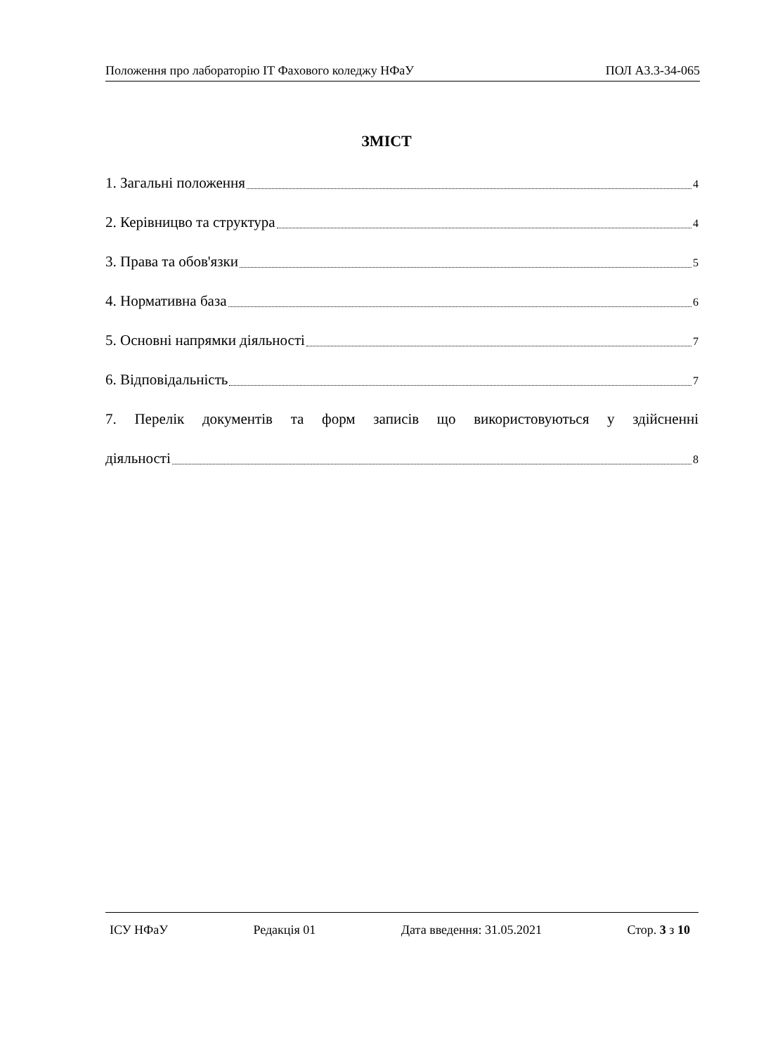Положення про лабораторію ІТ Фахового коледжу НФаУ ПОЛ А3.3-34-065
ЗМІСТ
1. Загальні положення. 4
2. Керівницво та структура. 4
3. Права та обов'язки. 5
4. Нормативна база. 6
5. Основні напрямки діяльності. 7
6. Відповідальність. 7
7. Перелік документів та форм записів що використовуються у здійсненні
діяльності. 8
ІСУ НФаУ Редакція 01 Дата введення: 31.05.2021 Стор. 3 з 10